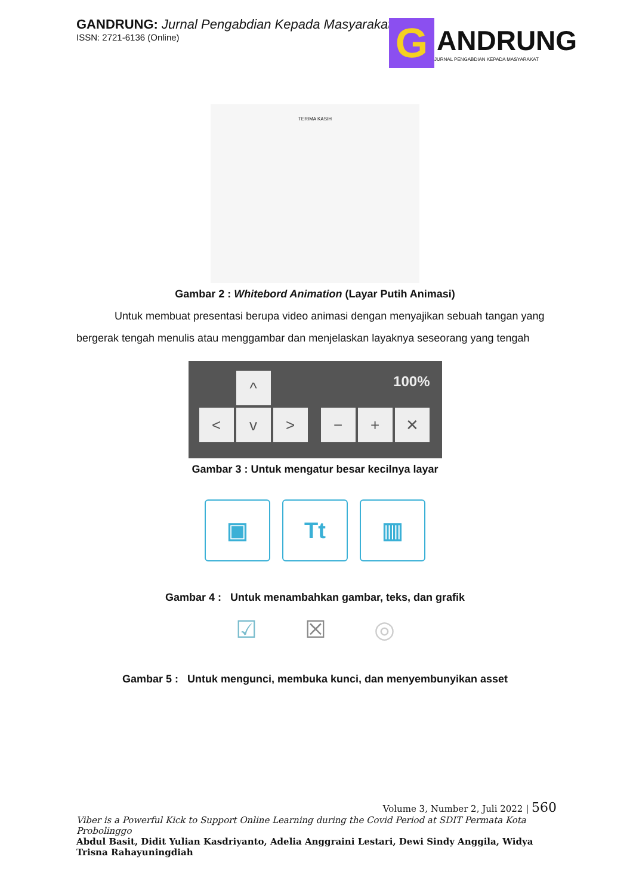GANDRUNG: Jurnal Pengabdian Kepada Masyarakat
ISSN: 2721-6136 (Online)
G
ANDRUNG
JURNAL PENGABDIAN KEPADA MASYARAKAT
TERIMA KASIH
Gambar 2 : Whitebord Animation (Layar Putih Animasi)
Untuk membuat presentasi berupa video animasi dengan menyajikan sebuah tangan yang bergerak tengah menulis atau menggambar dan menjelaskan layaknya seseorang yang tengah
^ 100%
< v > − + ✕
Gambar 3 : Untuk mengatur besar kecilnya layar
▣ Tt ▥
Gambar 4 : Untuk menambahkan gambar, teks, dan grafik
☑ ☒ ◎
Gambar 5 : Untuk mengunci, membuka kunci, dan menyembunyikan asset
Volume 3, Number 2, Juli 2022 | 560
Viber is a Powerful Kick to Support Online Learning during the Covid Period at SDIT Permata Kota Probolinggo
Abdul Basit, Didit Yulian Kasdriyanto, Adelia Anggraini Lestari, Dewi Sindy Anggila, Widya Trisna Rahayuningdiah